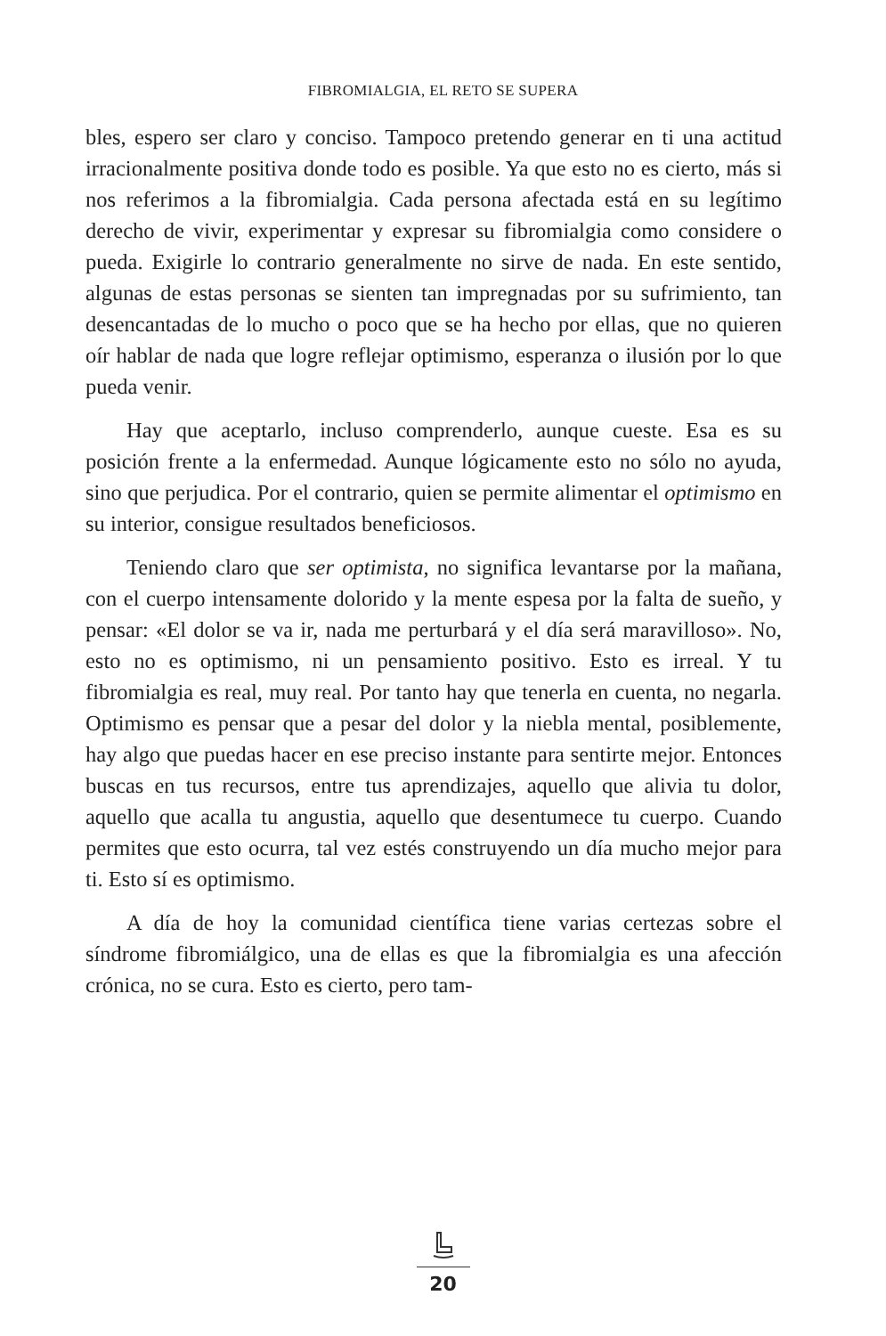FIBROMIALGIA, EL RETO SE SUPERA
bles, espero ser claro y conciso. Tampoco pretendo generar en ti una actitud irracionalmente positiva donde todo es posible. Ya que esto no es cierto, más si nos referimos a la fibromialgia. Cada persona afectada está en su legítimo derecho de vivir, experimentar y expresar su fibromialgia como considere o pueda. Exigirle lo contrario generalmente no sirve de nada. En este sentido, algunas de estas personas se sienten tan impregnadas por su sufrimiento, tan desencantadas de lo mucho o poco que se ha hecho por ellas, que no quieren oír hablar de nada que logre reflejar optimismo, esperanza o ilusión por lo que pueda venir.
Hay que aceptarlo, incluso comprenderlo, aunque cueste. Esa es su posición frente a la enfermedad. Aunque lógicamente esto no sólo no ayuda, sino que perjudica. Por el contrario, quien se permite alimentar el optimismo en su interior, consigue resultados beneficiosos.
Teniendo claro que ser optimista, no significa levantarse por la mañana, con el cuerpo intensamente dolorido y la mente espesa por la falta de sueño, y pensar: «El dolor se va ir, nada me perturbará y el día será maravilloso». No, esto no es optimismo, ni un pensamiento positivo. Esto es irreal. Y tu fibromialgia es real, muy real. Por tanto hay que tenerla en cuenta, no negarla. Optimismo es pensar que a pesar del dolor y la niebla mental, posiblemente, hay algo que puedas hacer en ese preciso instante para sentirte mejor. Entonces buscas en tus recursos, entre tus aprendizajes, aquello que alivia tu dolor, aquello que acalla tu angustia, aquello que desentumece tu cuerpo. Cuando permites que esto ocurra, tal vez estés construyendo un día mucho mejor para ti. Esto sí es optimismo.
A día de hoy la comunidad científica tiene varias certezas sobre el síndrome fibromiálgico, una de ellas es que la fibromialgia es una afección crónica, no se cura. Esto es cierto, pero tam-
20